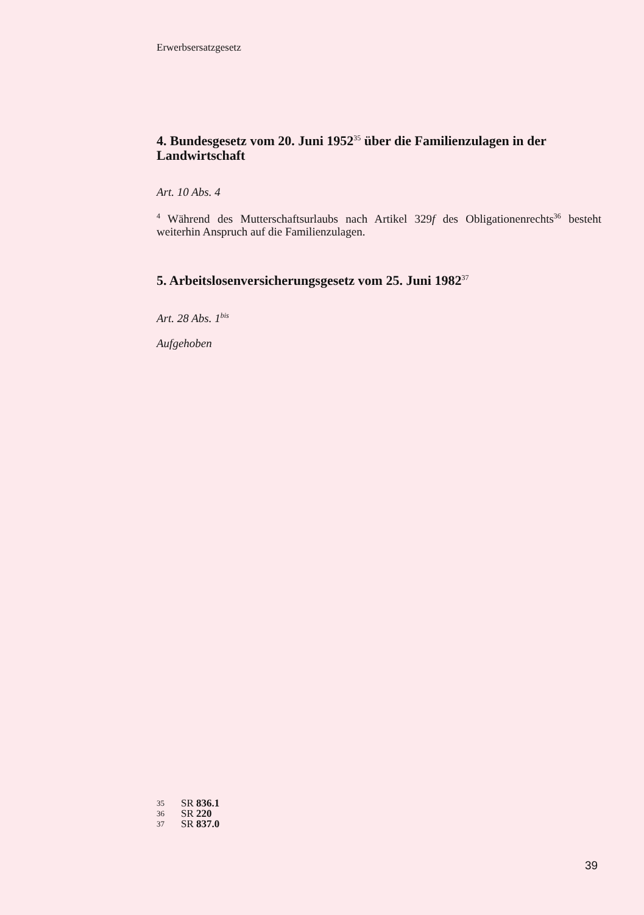Erwerbsersatzgesetz
4. Bundesgesetz vom 20. Juni 1952<sup>35</sup> über die Familienzulagen in der Landwirtschaft
Art. 10 Abs. 4
<sup>4</sup> Während des Mutterschaftsurlaubs nach Artikel 329f des Obligationenrechts<sup>36</sup> besteht weiterhin Anspruch auf die Familienzulagen.
5. Arbeitslosenversicherungsgesetz vom 25. Juni 1982<sup>37</sup>
Art. 28 Abs. 1<sup>bis</sup>
Aufgehoben
35 SR 836.1
36 SR 220
37 SR 837.0
39